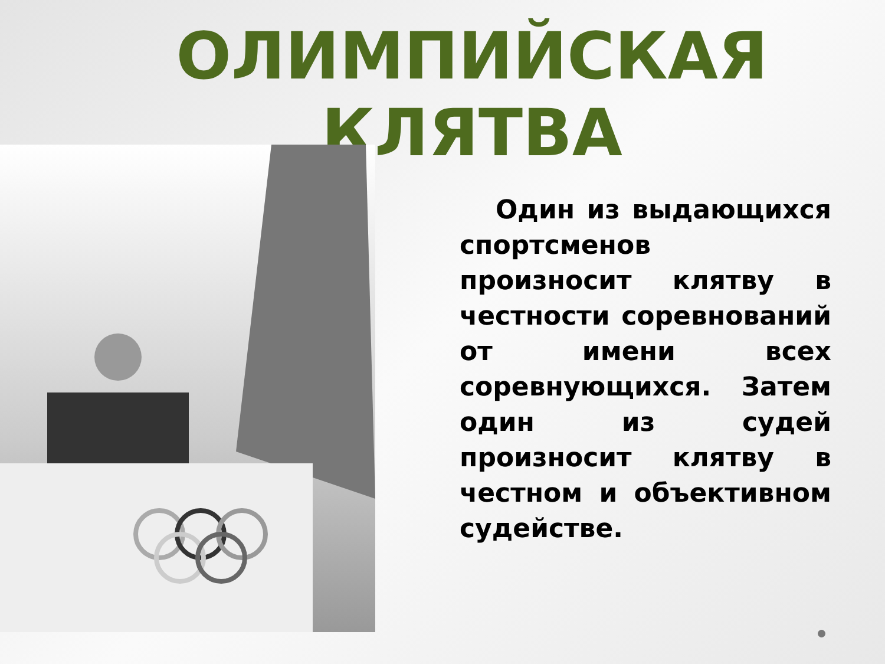ОЛИМПИЙСКАЯ
КЛЯТВА
Один из выдающихся спортсменов произносит клятву в честности соревнований от имени всех соревнующихся. Затем один из судей произносит клятву в честном и объективном судействе.